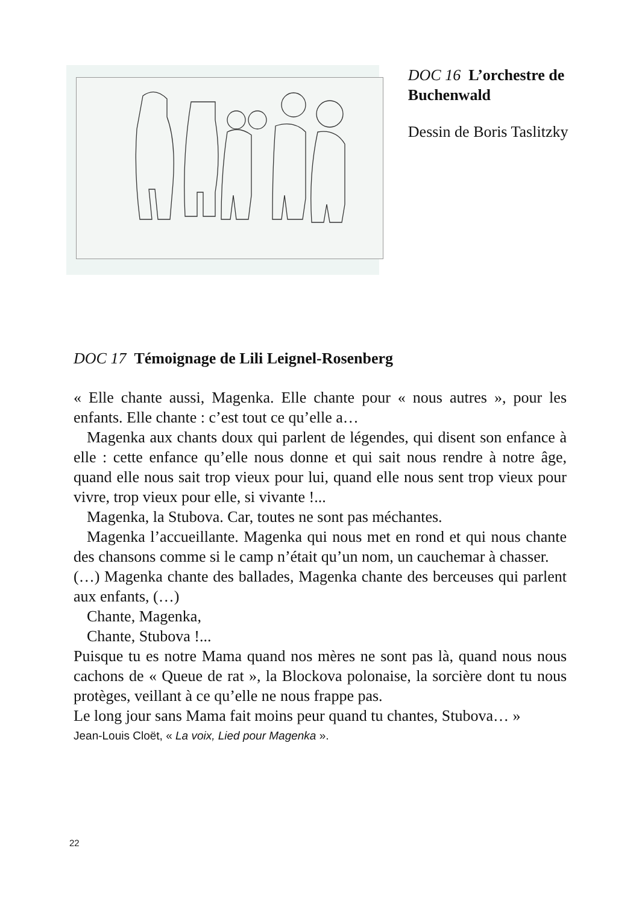DOC 16 L’orchestre de Buchenwald
Dessin de Boris Taslitzky
DOC 17 Témoignage de Lili Leignel-Rosenberg
« Elle chante aussi, Magenka. Elle chante pour « nous autres », pour les enfants. Elle chante : c’est tout ce qu’elle a…
Magenka aux chants doux qui parlent de légendes, qui disent son enfance à elle : cette enfance qu’elle nous donne et qui sait nous rendre à notre âge, quand elle nous sait trop vieux pour lui, quand elle nous sent trop vieux pour vivre, trop vieux pour elle, si vivante !...
Magenka, la Stubova. Car, toutes ne sont pas méchantes.
Magenka l’accueillante. Magenka qui nous met en rond et qui nous chante des chansons comme si le camp n’était qu’un nom, un cauchemar à chasser.
(…) Magenka chante des ballades, Magenka chante des berceuses qui parlent aux enfants, (…)
Chante, Magenka,
Chante, Stubova !...
Puisque tu es notre Mama quand nos mères ne sont pas là, quand nous nous cachons de « Queue de rat », la Blockova polonaise, la sorcière dont tu nous protèges, veillant à ce qu’elle ne nous frappe pas.
Le long jour sans Mama fait moins peur quand tu chantes, Stubova… »
Jean-Louis Cloët, « La voix, Lied pour Magenka ».
22